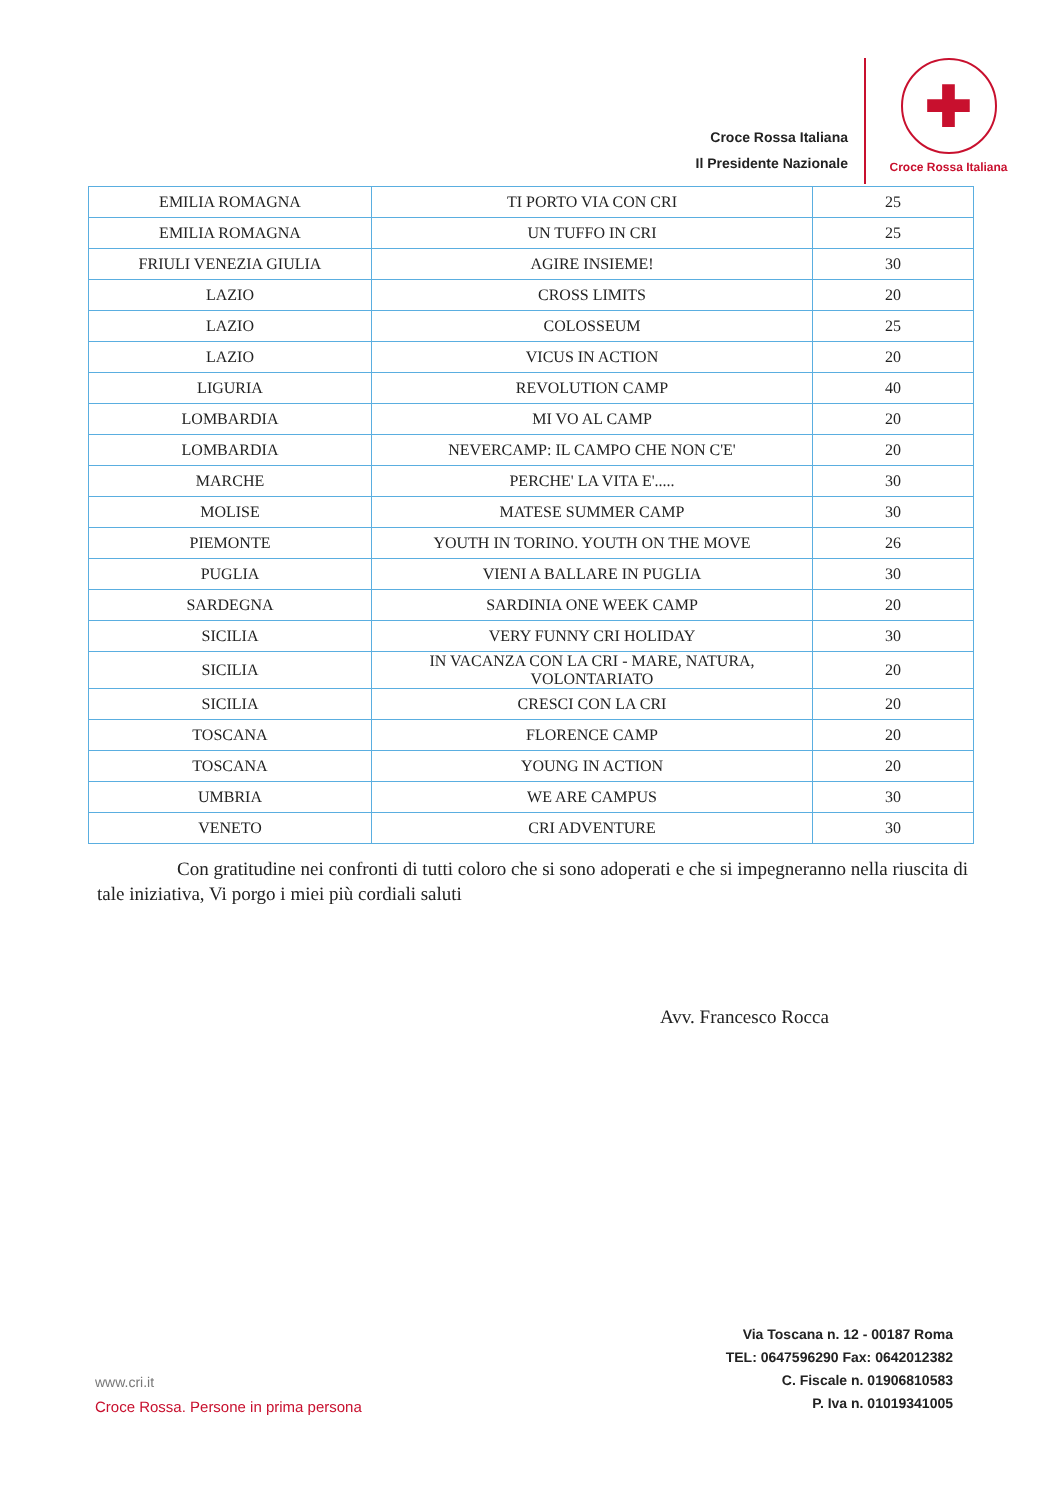Croce Rossa Italiana
Il Presidente Nazionale
✚
Croce Rossa Italiana
| EMILIA ROMAGNA | TI PORTO VIA CON CRI | 25 |
| EMILIA ROMAGNA | UN TUFFO IN CRI | 25 |
| FRIULI VENEZIA GIULIA | AGIRE INSIEME! | 30 |
| LAZIO | CROSS LIMITS | 20 |
| LAZIO | COLOSSEUM | 25 |
| LAZIO | VICUS IN ACTION | 20 |
| LIGURIA | REVOLUTION CAMP | 40 |
| LOMBARDIA | MI VO AL CAMP | 20 |
| LOMBARDIA | NEVERCAMP: IL CAMPO CHE NON C'E' | 20 |
| MARCHE | PERCHE' LA VITA E'..... | 30 |
| MOLISE | MATESE SUMMER CAMP | 30 |
| PIEMONTE | YOUTH IN TORINO. YOUTH ON THE MOVE | 26 |
| PUGLIA | VIENI A BALLARE IN PUGLIA | 30 |
| SARDEGNA | SARDINIA ONE WEEK CAMP | 20 |
| SICILIA | VERY FUNNY CRI HOLIDAY | 30 |
| SICILIA | IN VACANZA CON LA CRI - MARE, NATURA, VOLONTARIATO | 20 |
| SICILIA | CRESCI CON LA CRI | 20 |
| TOSCANA | FLORENCE CAMP | 20 |
| TOSCANA | YOUNG IN ACTION | 20 |
| UMBRIA | WE ARE CAMPUS | 30 |
| VENETO | CRI ADVENTURE | 30 |
Con gratitudine nei confronti di tutti coloro che si sono adoperati e che si impegneranno nella riuscita di tale iniziativa, Vi porgo i miei più cordiali saluti
Avv. Francesco Rocca
www.cri.it
Croce Rossa. Persone in prima persona
Via Toscana n. 12 - 00187 Roma
TEL: 0647596290 Fax: 0642012382
C. Fiscale n. 01906810583
P. Iva n. 01019341005